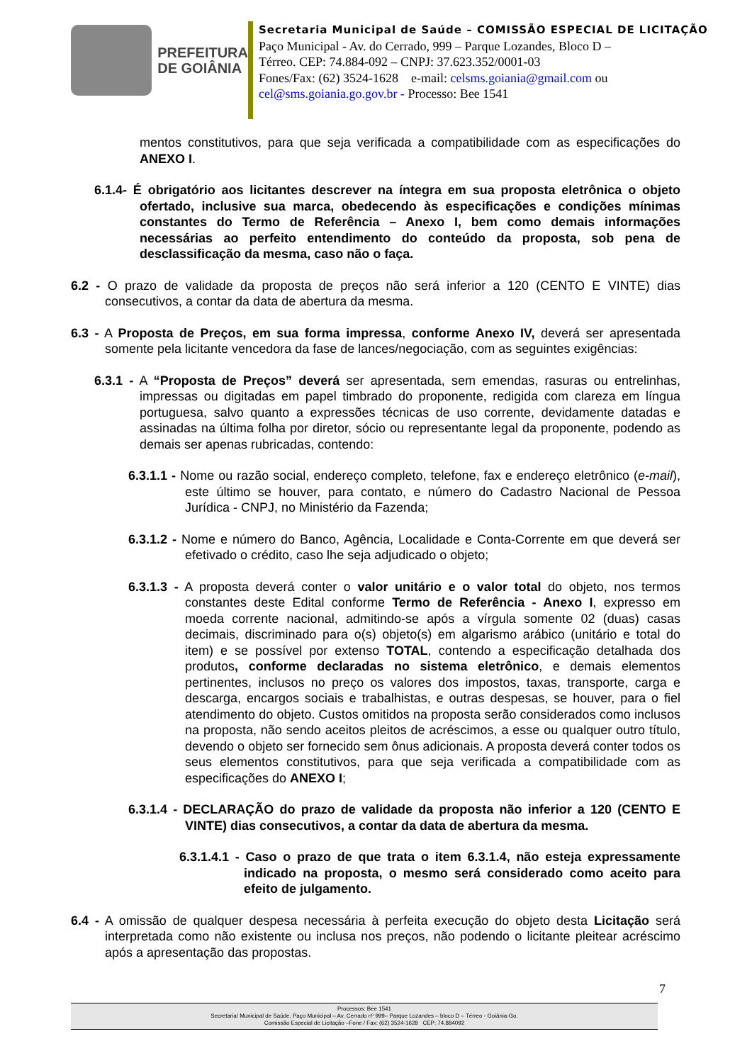PREFEITURA
DE GOIÂNIA
Secretaria Municipal de Saúde – COMISSÃO ESPECIAL DE LICITAÇÃO
Paço Municipal - Av. do Cerrado, 999 – Parque Lozandes, Bloco D –
Térreo. CEP: 74.884-092 – CNPJ: 37.623.352/0001-03
Fones/Fax: (62) 3524-1628 e-mail: celsms.goiania@gmail.com ou
cel@sms.goiania.go.gov.br - Processo: Bee 1541
mentos constitutivos, para que seja verificada a compatibilidade com as especificações do ANEXO I.
6.1.4- É obrigatório aos licitantes descrever na íntegra em sua proposta eletrônica o objeto ofertado, inclusive sua marca, obedecendo às especificações e condições mínimas constantes do Termo de Referência – Anexo I, bem como demais informações necessárias ao perfeito entendimento do conteúdo da proposta, sob pena de desclassificação da mesma, caso não o faça.
6.2 - O prazo de validade da proposta de preços não será inferior a 120 (CENTO E VINTE) dias consecutivos, a contar da data de abertura da mesma.
6.3 - A Proposta de Preços, em sua forma impressa, conforme Anexo IV, deverá ser apresentada somente pela licitante vencedora da fase de lances/negociação, com as seguintes exigências:
6.3.1 - A “Proposta de Preços” deverá ser apresentada, sem emendas, rasuras ou entrelinhas, impressas ou digitadas em papel timbrado do proponente, redigida com clareza em língua portuguesa, salvo quanto a expressões técnicas de uso corrente, devidamente datadas e assinadas na última folha por diretor, sócio ou representante legal da proponente, podendo as demais ser apenas rubricadas, contendo:
6.3.1.1 - Nome ou razão social, endereço completo, telefone, fax e endereço eletrônico (e-mail), este último se houver, para contato, e número do Cadastro Nacional de Pessoa Jurídica - CNPJ, no Ministério da Fazenda;
6.3.1.2 - Nome e número do Banco, Agência, Localidade e Conta-Corrente em que deverá ser efetivado o crédito, caso lhe seja adjudicado o objeto;
6.3.1.3 - A proposta deverá conter o valor unitário e o valor total do objeto, nos termos constantes deste Edital conforme Termo de Referência - Anexo I, expresso em moeda corrente nacional, admitindo-se após a vírgula somente 02 (duas) casas decimais, discriminado para o(s) objeto(s) em algarismo arábico (unitário e total do item) e se possível por extenso TOTAL, contendo a especificação detalhada dos produtos, conforme declaradas no sistema eletrônico, e demais elementos pertinentes, inclusos no preço os valores dos impostos, taxas, transporte, carga e descarga, encargos sociais e trabalhistas, e outras despesas, se houver, para o fiel atendimento do objeto. Custos omitidos na proposta serão considerados como inclusos na proposta, não sendo aceitos pleitos de acréscimos, a esse ou qualquer outro título, devendo o objeto ser fornecido sem ônus adicionais. A proposta deverá conter todos os seus elementos constitutivos, para que seja verificada a compatibilidade com as especificações do ANEXO I;
6.3.1.4 - DECLARAÇÃO do prazo de validade da proposta não inferior a 120 (CENTO E VINTE) dias consecutivos, a contar da data de abertura da mesma.
6.3.1.4.1 - Caso o prazo de que trata o item 6.3.1.4, não esteja expressamente indicado na proposta, o mesmo será considerado como aceito para efeito de julgamento.
6.4 - A omissão de qualquer despesa necessária à perfeita execução do objeto desta Licitação será interpretada como não existente ou inclusa nos preços, não podendo o licitante pleitear acréscimo após a apresentação das propostas.
7
Processos: Bee 1541
Secretaria/ Municipal de Saúde, Paço Municipal – Av. Cerrado nº 999– Parque Lozandes – bloco D – Térreo - Goiânia-Go.
Comissão Especial de Licitação –Fone / Fax: (62) 3524-1628 CEP: 74.884092